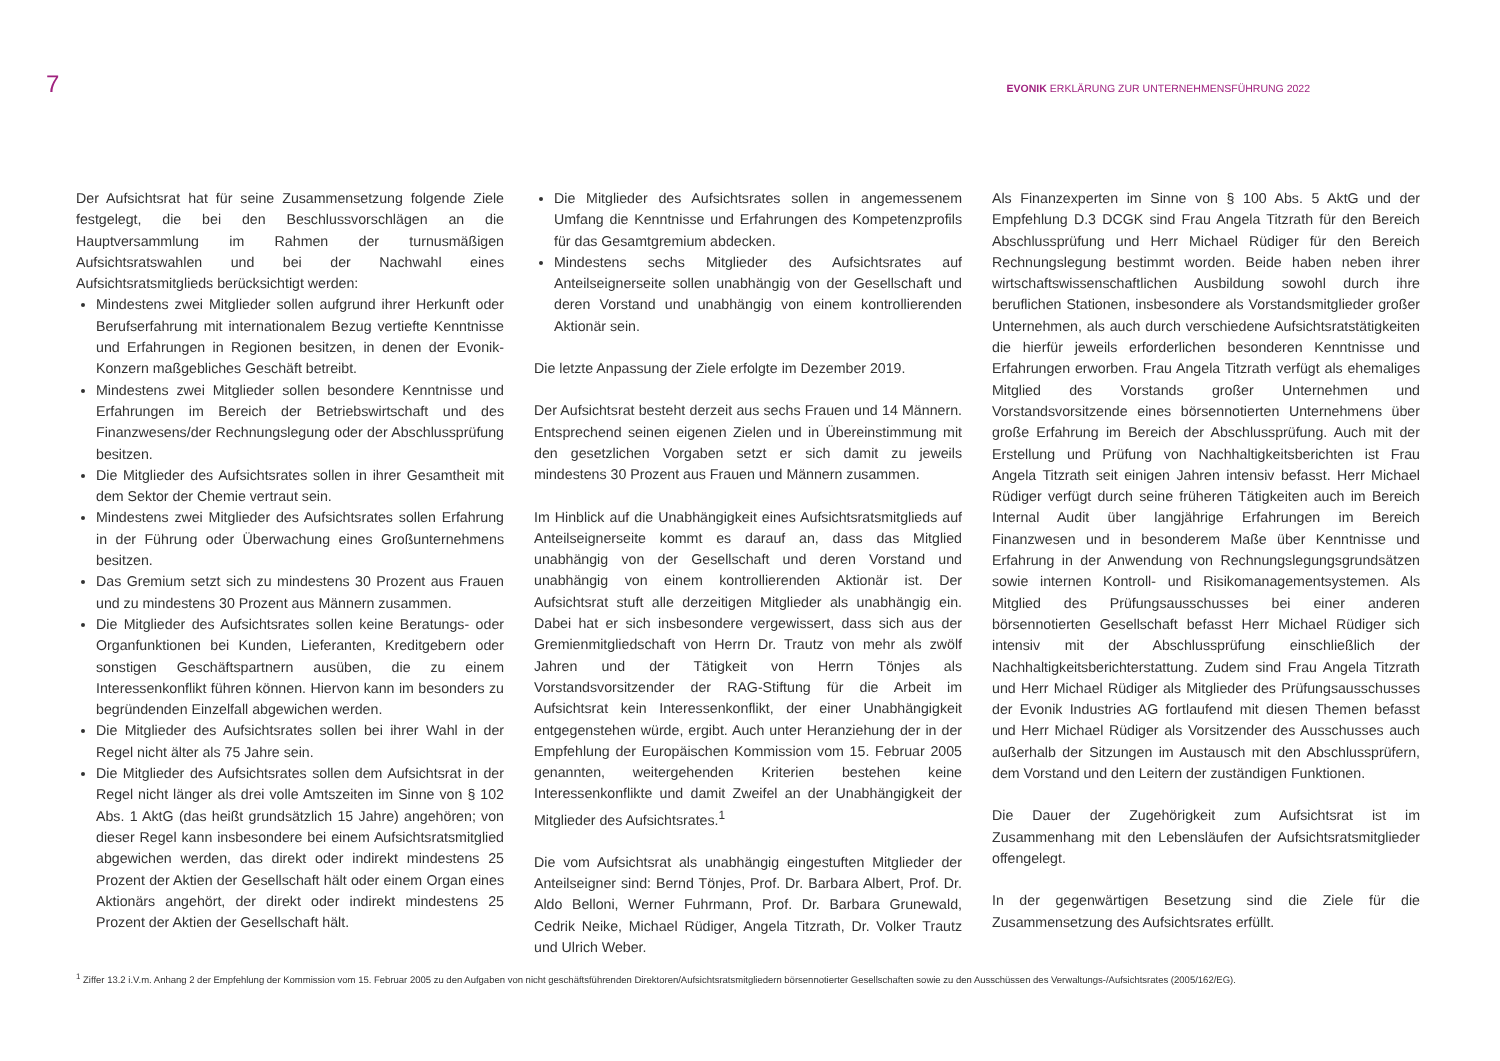7
EVONIK ERKLÄRUNG ZUR UNTERNEHMENSFÜHRUNG 2022
Der Aufsichtsrat hat für seine Zusammensetzung folgende Ziele festgelegt, die bei den Beschlussvorschlägen an die Hauptversammlung im Rahmen der turnusmäßigen Aufsichtsratswahlen und bei der Nachwahl eines Aufsichtsratsmitglieds berücksichtigt werden:
Mindestens zwei Mitglieder sollen aufgrund ihrer Herkunft oder Berufserfahrung mit internationalem Bezug vertiefte Kenntnisse und Erfahrungen in Regionen besitzen, in denen der Evonik-Konzern maßgebliches Geschäft betreibt.
Mindestens zwei Mitglieder sollen besondere Kenntnisse und Erfahrungen im Bereich der Betriebswirtschaft und des Finanzwesens/der Rechnungslegung oder der Abschlussprüfung besitzen.
Die Mitglieder des Aufsichtsrates sollen in ihrer Gesamtheit mit dem Sektor der Chemie vertraut sein.
Mindestens zwei Mitglieder des Aufsichtsrates sollen Erfahrung in der Führung oder Überwachung eines Großunternehmens besitzen.
Das Gremium setzt sich zu mindestens 30 Prozent aus Frauen und zu mindestens 30 Prozent aus Männern zusammen.
Die Mitglieder des Aufsichtsrates sollen keine Beratungs- oder Organfunktionen bei Kunden, Lieferanten, Kreditgebern oder sonstigen Geschäftspartnern ausüben, die zu einem Interessenkonflikt führen können. Hiervon kann im besonders zu begründenden Einzelfall abgewichen werden.
Die Mitglieder des Aufsichtsrates sollen bei ihrer Wahl in der Regel nicht älter als 75 Jahre sein.
Die Mitglieder des Aufsichtsrates sollen dem Aufsichtsrat in der Regel nicht länger als drei volle Amtszeiten im Sinne von § 102 Abs. 1 AktG (das heißt grundsätzlich 15 Jahre) angehören; von dieser Regel kann insbesondere bei einem Aufsichtsratsmitglied abgewichen werden, das direkt oder indirekt mindestens 25 Prozent der Aktien der Gesellschaft hält oder einem Organ eines Aktionärs angehört, der direkt oder indirekt mindestens 25 Prozent der Aktien der Gesellschaft hält.
Die Mitglieder des Aufsichtsrates sollen in angemessenem Umfang die Kenntnisse und Erfahrungen des Kompetenzprofils für das Gesamtgremium abdecken.
Mindestens sechs Mitglieder des Aufsichtsrates auf Anteilseignerseite sollen unabhängig von der Gesellschaft und deren Vorstand und unabhängig von einem kontrollierenden Aktionär sein.
Die letzte Anpassung der Ziele erfolgte im Dezember 2019.
Der Aufsichtsrat besteht derzeit aus sechs Frauen und 14 Männern. Entsprechend seinen eigenen Zielen und in Übereinstimmung mit den gesetzlichen Vorgaben setzt er sich damit zu jeweils mindestens 30 Prozent aus Frauen und Männern zusammen.
Im Hinblick auf die Unabhängigkeit eines Aufsichtsratsmitglieds auf Anteilseignerseite kommt es darauf an, dass das Mitglied unabhängig von der Gesellschaft und deren Vorstand und unabhängig von einem kontrollierenden Aktionär ist. Der Aufsichtsrat stuft alle derzeitigen Mitglieder als unabhängig ein. Dabei hat er sich insbesondere vergewissert, dass sich aus der Gremienmitgliedschaft von Herrn Dr. Trautz von mehr als zwölf Jahren und der Tätigkeit von Herrn Tönjes als Vorstandsvorsitzender der RAG-Stiftung für die Arbeit im Aufsichtsrat kein Interessenkonflikt, der einer Unabhängigkeit entgegenstehen würde, ergibt. Auch unter Heranziehung der in der Empfehlung der Europäischen Kommission vom 15. Februar 2005 genannten, weitergehenden Kriterien bestehen keine Interessenkonflikte und damit Zweifel an der Unabhängigkeit der Mitglieder des Aufsichtsrates.<sup>1</sup>
Die vom Aufsichtsrat als unabhängig eingestuften Mitglieder der Anteilseigner sind: Bernd Tönjes, Prof. Dr. Barbara Albert, Prof. Dr. Aldo Belloni, Werner Fuhrmann, Prof. Dr. Barbara Grunewald, Cedrik Neike, Michael Rüdiger, Angela Titzrath, Dr. Volker Trautz und Ulrich Weber.
Als Finanzexperten im Sinne von § 100 Abs. 5 AktG und der Empfehlung D.3 DCGK sind Frau Angela Titzrath für den Bereich Abschlussprüfung und Herr Michael Rüdiger für den Bereich Rechnungslegung bestimmt worden. Beide haben neben ihrer wirtschaftswissenschaftlichen Ausbildung sowohl durch ihre beruflichen Stationen, insbesondere als Vorstandsmitglieder großer Unternehmen, als auch durch verschiedene Aufsichtsratstätigkeiten die hierfür jeweils erforderlichen besonderen Kenntnisse und Erfahrungen erworben. Frau Angela Titzrath verfügt als ehemaliges Mitglied des Vorstands großer Unternehmen und Vorstandsvorsitzende eines börsennotierten Unternehmens über große Erfahrung im Bereich der Abschlussprüfung. Auch mit der Erstellung und Prüfung von Nachhaltigkeitsberichten ist Frau Angela Titzrath seit einigen Jahren intensiv befasst. Herr Michael Rüdiger verfügt durch seine früheren Tätigkeiten auch im Bereich Internal Audit über langjährige Erfahrungen im Bereich Finanzwesen und in besonderem Maße über Kenntnisse und Erfahrung in der Anwendung von Rechnungslegungsgrundsätzen sowie internen Kontroll- und Risikomanagementsystemen. Als Mitglied des Prüfungsausschusses bei einer anderen börsennotierten Gesellschaft befasst Herr Michael Rüdiger sich intensiv mit der Abschlussprüfung einschließlich der Nachhaltigkeitsberichterstattung. Zudem sind Frau Angela Titzrath und Herr Michael Rüdiger als Mitglieder des Prüfungsausschusses der Evonik Industries AG fortlaufend mit diesen Themen befasst und Herr Michael Rüdiger als Vorsitzender des Ausschusses auch außerhalb der Sitzungen im Austausch mit den Abschlussprüfern, dem Vorstand und den Leitern der zuständigen Funktionen.
Die Dauer der Zugehörigkeit zum Aufsichtsrat ist im Zusammenhang mit den Lebensläufen der Aufsichtsratsmitglieder offengelegt.
In der gegenwärtigen Besetzung sind die Ziele für die Zusammensetzung des Aufsichtsrates erfüllt.
<sup>1</sup> Ziffer 13.2 i.V.m. Anhang 2 der Empfehlung der Kommission vom 15. Februar 2005 zu den Aufgaben von nicht geschäftsführenden Direktoren/Aufsichtsratsmitgliedern börsennotierter Gesellschaften sowie zu den Ausschüssen des Verwaltungs-/Aufsichtsrates (2005/162/EG).